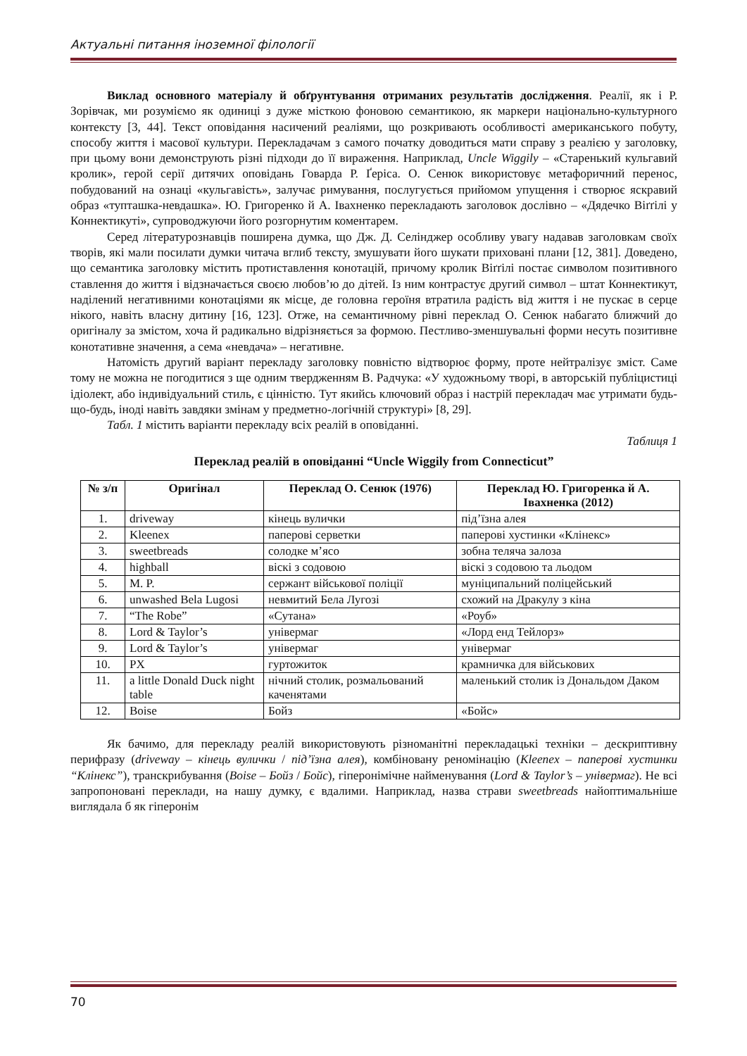Актуальні питання іноземної філології
Виклад основного матеріалу й обґрунтування отриманих результатів дослідження. Реалії, як і Р. Зорівчак, ми розуміємо як одиниці з дуже місткою фоновою семантикою, як маркери національно-культурного контексту [3, 44]. Текст оповідання насичений реаліями, що розкривають особливості американського побуту, способу життя і масової культури. Перекладачам з самого початку доводиться мати справу з реалією у заголовку, при цьому вони демонструють різні підходи до її вираження. Наприклад, Uncle Wiggily – «Старенький кульгавий кролик», герой серії дитячих оповідань Говарда Р. Ґеріса. О. Сенюк використовує метафоричний перенос, побудований на ознаці «кульгавість», залучає римування, послугується прийомом упущення і створює яскравий образ «тупташка-невдашка». Ю. Григоренко й А. Івахненко перекладають заголовок дослівно – «Дядечко Віґґілі у Коннектикуті», супроводжуючи його розгорнутим коментарем.
Серед літературознавців поширена думка, що Дж. Д. Селінджер особливу увагу надавав заголовкам своїх творів, які мали посилати думки читача вглиб тексту, змушувати його шукати приховані плани [12, 381]. Доведено, що семантика заголовку містить протиставлення конотацій, причому кролик Віґґілі постає символом позитивного ставлення до життя і відзначається своєю любов’ю до дітей. Із ним контрастує другий символ – штат Коннектикут, наділений негативними конотаціями як місце, де головна героїня втратила радість від життя і не пускає в серце нікого, навіть власну дитину [16, 123]. Отже, на семантичному рівні переклад О. Сенюк набагато ближчий до оригіналу за змістом, хоча й радикально відрізняється за формою. Пестливо-зменшувальні форми несуть позитивне конотативне значення, а сема «невдача» – негативне.
Натомість другий варіант перекладу заголовку повністю відтворює форму, проте нейтралізує зміст. Саме тому не можна не погодитися з ще одним твердженням В. Радчука: «У художньому творі, в авторській публіцистиці ідіолект, або індивідуальний стиль, є цінністю. Тут якийсь ключовий образ і настрій перекладач має утримати будь-що-будь, іноді навіть завдяки змінам у предметно-логічній структурі» [8, 29].
Табл. 1 містить варіанти перекладу всіх реалій в оповіданні.
Таблиця 1
Переклад реалій в оповіданні “Uncle Wiggily from Connecticut”
| № з/п | Оригінал | Переклад О. Сенюк (1976) | Переклад Ю. Григоренка й А. Івахненка (2012) |
| --- | --- | --- | --- |
| 1. | driveway | кінець вулички | під’їзна алея |
| 2. | Kleenex | паперові серветки | паперові хустинки «Клінекс» |
| 3. | sweetbreads | солодке м’ясо | зобна теляча залоза |
| 4. | highball | віскі з содовою | віскі з содовою та льодом |
| 5. | M. P. | сержант військової поліції | муніципальний поліцейський |
| 6. | unwashed Bela Lugosi | невмитий Бела Лугозі | схожий на Дракулу з кіна |
| 7. | “The Robe” | «Сутана» | «Роуб» |
| 8. | Lord & Taylor’s | універмаг | «Лорд енд Тейлорз» |
| 9. | Lord & Taylor’s | універмаг | універмаг |
| 10. | PX | гуртожиток | крамничка для військових |
| 11. | a little Donald Duck night table | нічний столик, розмальований каченятами | маленький столик із Дональдом Даком |
| 12. | Boise | Бойз | «Бойс» |
Як бачимо, для перекладу реалій використовують різноманітні перекладацькі техніки – дескриптивну перифразу (driveway – кінець вулички / під’їзна алея), комбіновану реномінацію (Kleenex – паперові хустинки “Клінекс”), транскрибування (Boise – Бойз / Бойс), гіперонімічне найменування (Lord & Taylor’s – універмаг). Не всі запропоновані переклади, на нашу думку, є вдалими. Наприклад, назва страви sweetbreads найоптимальніше виглядала б як гіперонім
70